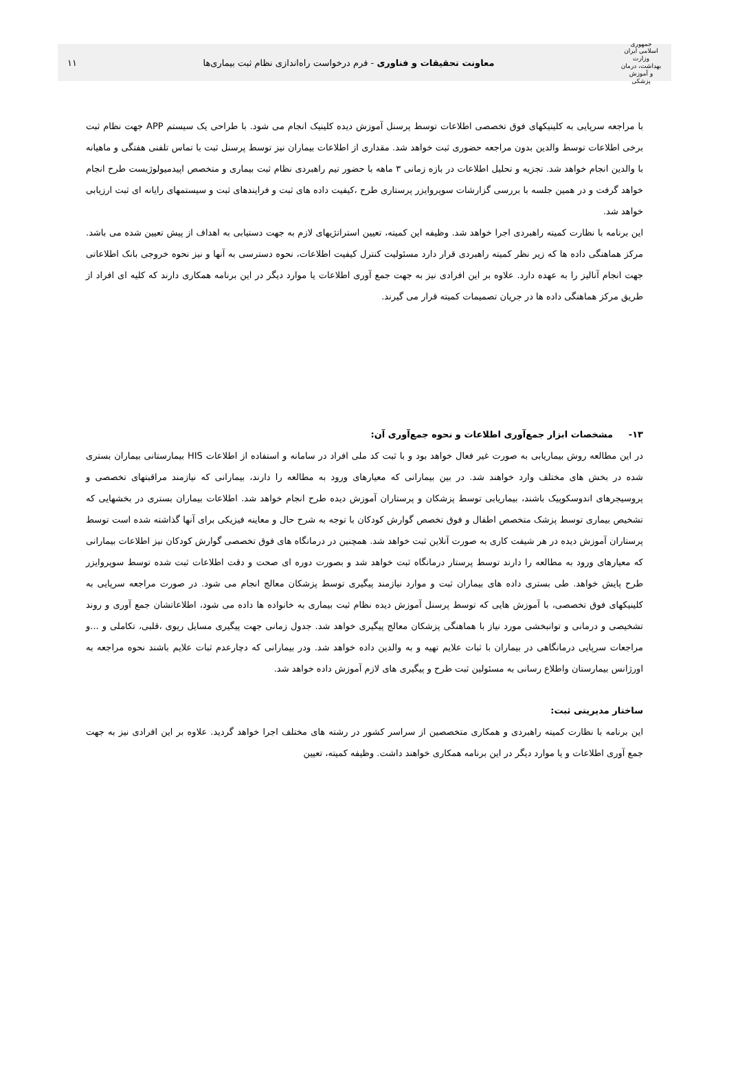جمهوری اسلامی ایران
وزارت بهداشت، درمان و آموزش پزشکی
معاونت تحقیقات و فناوری - فرم درخواست راه‌اندازی نظام ثبت بیماری‌ها
۱۱
با مراجعه سرپایی به کلینیکهای فوق تخصصی اطلاعات توسط پرسنل آموزش دیده کلینیک انجام می شود. با طراحی یک سیستم APP جهت نظام ثبت برخی اطلاعات توسط والدین بدون مراجعه حضوری ثبت خواهد شد. مقداری از اطلاعات بیماران نیز توسط پرسنل ثبت با تماس تلفنی هفتگی و ماهیانه با والدین انجام خواهد شد. تجزیه و تحلیل اطلاعات در بازه زمانی ۳ ماهه با حضور تیم راهبردی نظام ثبت بیماری و متخصص اپیدمیولوژیست طرح انجام خواهد گرفت و در همین جلسه با بررسی گزارشات سوپروایزر پرستاری طرح ،کیفیت داده های ثبت و فرایندهای ثبت و سیستمهای رایانه ای ثبت ارزیابی خواهد شد.
این برنامه با نظارت کمیته راهبردی اجرا خواهد شد. وظیفه این کمیته، تعیین استراتژیهای لازم به جهت دستیابی به اهداف از پیش تعیین شده می باشد. مرکز هماهنگی داده ها که زیر نظر کمیته راهبردی قرار دارد مسئولیت کنترل کیفیت اطلاعات، نحوه دسترسی به آنها و نیز نحوه خروجی بانک اطلاعاتی جهت انجام آنالیز را به عهده دارد. علاوه بر این افرادی نیز به جهت جمع آوری اطلاعات یا موارد دیگر در این برنامه همکاری دارند که کلیه ای افراد از طریق مرکز هماهنگی داده ها در جریان تصمیمات کمیته قرار می گیرند.
۱۳- مشخصات ابزار جمع‌آوری اطلاعات و نحوه جمع‌آوری آن:
در این مطالعه روش بیماریابی به صورت غیر فعال خواهد بود و با ثبت کد ملی افراد در سامانه و استفاده از اطلاعات HIS بیمارستانی بیماران بستری شده در بخش های مختلف وارد خواهند شد. در بین بیمارانی که معیارهای ورود به مطالعه را دارند، بیمارانی که نیازمند مراقبتهای تخصصی و پروسیجرهای اندوسکوپیک باشند، بیماریابی توسط پزشکان و پرستاران آموزش دیده طرح انجام خواهد شد. اطلاعات بیماران بستری در بخشهایی که تشخیص بیماری توسط پزشک متخصص اطفال و فوق تخصص گوارش کودکان با توجه به شرح حال و معاینه فیزیکی برای آنها گذاشته شده است توسط پرستاران آموزش دیده در هر شیفت کاری به صورت آنلاین ثبت خواهد شد. همچنین در درمانگاه های فوق تخصصی گوارش کودکان نیز اطلاعات بیمارانی که معیارهای ورود به مطالعه را دارند توسط پرستار درمانگاه ثبت خواهد شد و بصورت دوره ای صحت و دقت اطلاعات ثبت شده توسط سوپروایزر طرح پایش خواهد. طی بستری داده های بیماران ثبت و موارد نیازمند پیگیری توسط پزشکان معالج انجام می شود. در صورت مراجعه سرپایی به کلینیکهای فوق تخصصی، با آموزش هایی که توسط پرسنل آموزش دیده نظام ثبت بیماری به خانواده ها داده می شود، اطلاعاتشان جمع آوری و روند تشخیصی و درمانی و توانبخشی مورد نیاز با هماهنگی پزشکان معالج پیگیری خواهد شد. جدول زمانی جهت پیگیری مسایل ریوی ،قلبی، تکاملی و ...و مراجعات سرپایی درمانگاهی در بیماران با ثبات علایم تهیه و به والدین داده خواهد شد. ودر بیمارانی که دچارعدم ثبات علایم باشند نحوه مراجعه به اورژانس بیمارستان واطلاع رسانی به مسئولین ثبت طرح و پیگیری های لازم آموزش داده خواهد شد.
ساختار مدیریتی ثبت:
این برنامه با نظارت کمیته راهبردی و همکاری متخصصین از سراسر کشور در رشته های مختلف اجرا خواهد گردید. علاوه بر این افرادی نیز به جهت جمع آوری اطلاعات و یا موارد دیگر در این برنامه همکاری خواهند داشت. وظیفه کمیته، تعیین